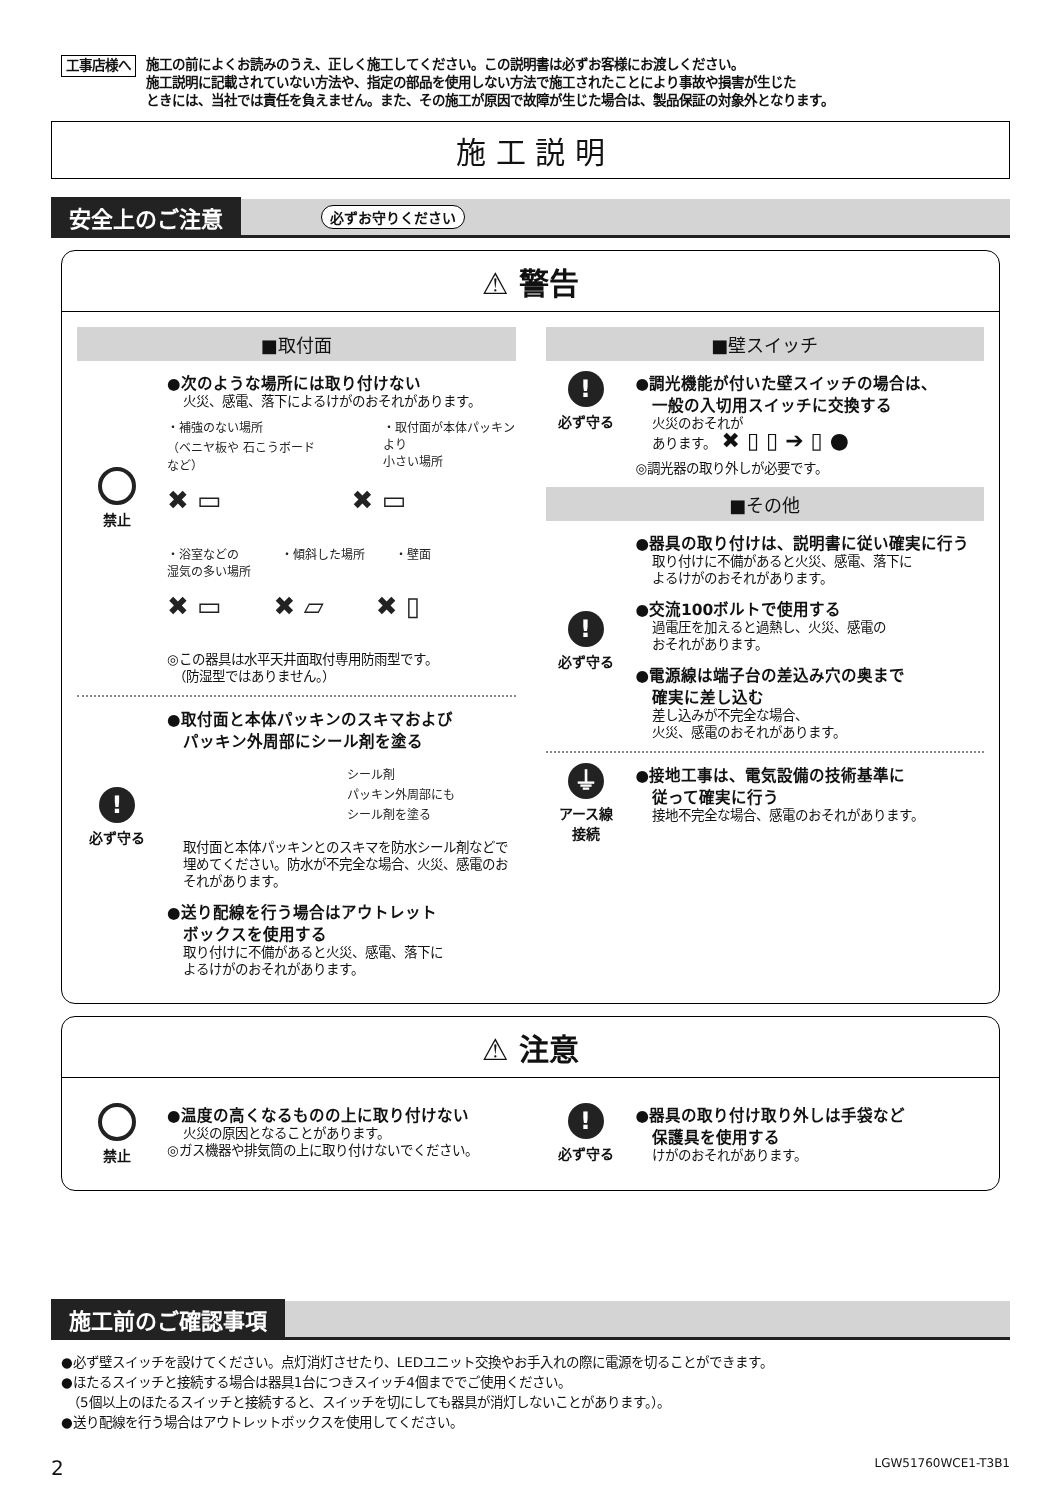工事店様へ
施工の前によくお読みのうえ、正しく施工してください。この説明書は必ずお客様にお渡しください。
施工説明に記載されていない方法や、指定の部品を使用しない方法で施工されたことにより事故や損害が生じた
ときには、当社では責任を負えません。また、その施工が原因で故障が生じた場合は、製品保証の対象外となります。
施 工 説 明
安全上のご注意 必ずお守りください
⚠ 警告
■取付面
禁止 ●次のような場所には取り付けない
火災、感電、落下によるけがのおそれがあります。
・補強のない場所
（ベニヤ板や 石こうボードなど） ・取付面が本体パッキンより
小さい場所
✖ ▭　　　　　✖ ▭
・浴室などの
湿気の多い場所 ・傾斜した場所 ・壁面
✖ ▭　　✖ ▱　　✖ ▯
◎この器具は水平天井面取付専用防雨型です。
　（防湿型ではありません。）
!
必ず守る
●取付面と本体パッキンのスキマおよび
　パッキン外周部にシール剤を塗る
シール剤
パッキン外周部にも
シール剤を塗る
取付面と本体パッキンとのスキマを防水シール剤などで埋めてください。防水が不完全な場合、火災、感電のおそれがあります。
●送り配線を行う場合はアウトレット
　ボックスを使用する
取り付けに不備があると火災、感電、落下に
よるけがのおそれがあります。
■壁スイッチ
!
必ず守る
●調光機能が付いた壁スイッチの場合は、
　一般の入切用スイッチに交換する
火災のおそれが
あります。　✖ ▯ ▯ ➔ ▯ ●
◎調光器の取り外しが必要です。
■その他
!
必ず守る
●器具の取り付けは、説明書に従い確実に行う
取り付けに不備があると火災、感電、落下に
よるけがのおそれがあります。
●交流100ボルトで使用する
過電圧を加えると過熱し、火災、感電の
おそれがあります。
●電源線は端子台の差込み穴の奥まで
　確実に差し込む
差し込みが不完全な場合、
火災、感電のおそれがあります。
⏚
アース線
接続
●接地工事は、電気設備の技術基準に
　従って確実に行う
接地不完全な場合、感電のおそれがあります。
⚠ 注意
禁止 ●温度の高くなるものの上に取り付けない
火災の原因となることがあります。
◎ガス機器や排気筒の上に取り付けないでください。
!
必ず守る
●器具の取り付け取り外しは手袋など
　保護具を使用する
けがのおそれがあります。
施工前のご確認事項
●必ず壁スイッチを設けてください。点灯消灯させたり、LEDユニット交換やお手入れの際に電源を切ることができます。
●ほたるスイッチと接続する場合は器具1台につきスイッチ4個まででご使用ください。
　（5個以上のほたるスイッチと接続すると、スイッチを切にしても器具が消灯しないことがあります。）。
●送り配線を行う場合はアウトレットボックスを使用してください。
2 LGW51760WCE1-T3B1